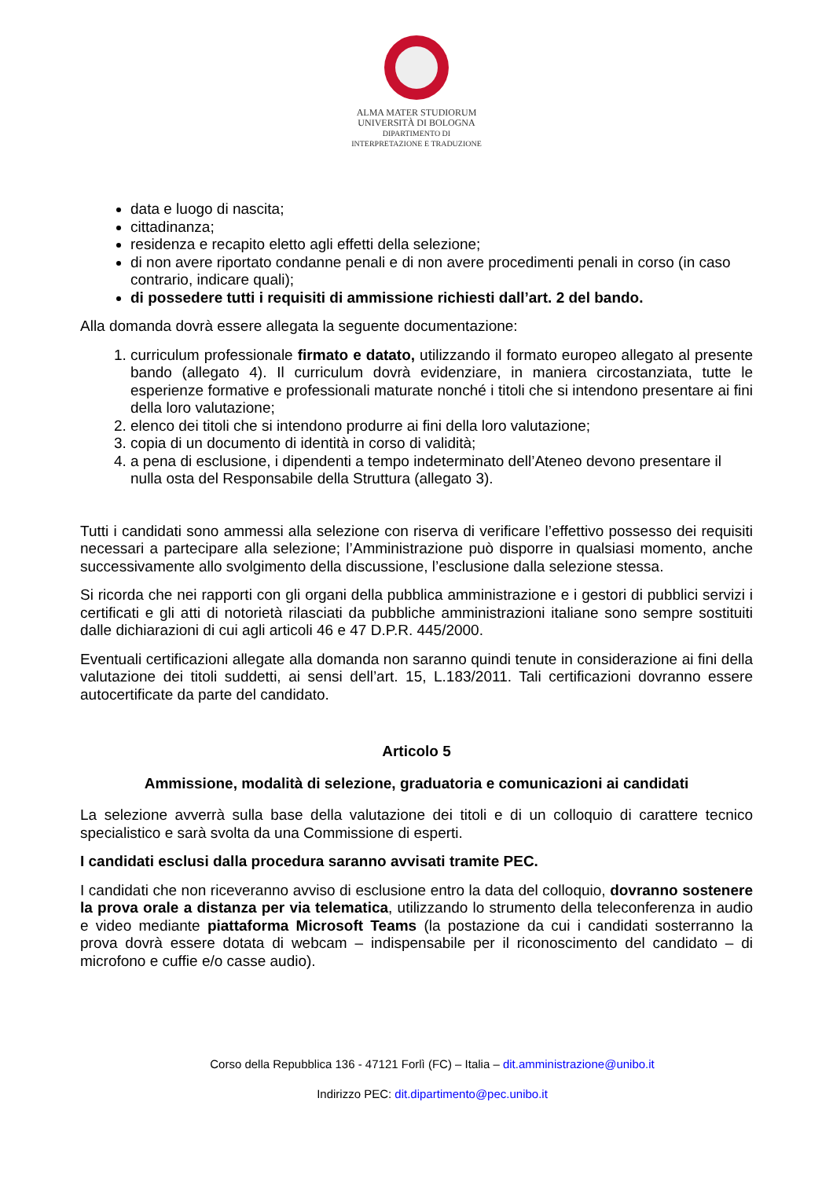ALMA MATER STUDIORUM
UNIVERSITÀ DI BOLOGNA
DIPARTIMENTO DI
INTERPRETAZIONE E TRADUZIONE
data e luogo di nascita;
cittadinanza;
residenza e recapito eletto agli effetti della selezione;
di non avere riportato condanne penali e di non avere procedimenti penali in corso (in caso contrario, indicare quali);
di possedere tutti i requisiti di ammissione richiesti dall’art. 2 del bando.
Alla domanda dovrà essere allegata la seguente documentazione:
1. curriculum professionale firmato e datato, utilizzando il formato europeo allegato al presente bando (allegato 4). Il curriculum dovrà evidenziare, in maniera circostanziata, tutte le esperienze formative e professionali maturate nonché i titoli che si intendono presentare ai fini della loro valutazione;
2. elenco dei titoli che si intendono produrre ai fini della loro valutazione;
3. copia di un documento di identità in corso di validità;
4. a pena di esclusione, i dipendenti a tempo indeterminato dell’Ateneo devono presentare il nulla osta del Responsabile della Struttura (allegato 3).
Tutti i candidati sono ammessi alla selezione con riserva di verificare l’effettivo possesso dei requisiti necessari a partecipare alla selezione; l’Amministrazione può disporre in qualsiasi momento, anche successivamente allo svolgimento della discussione, l’esclusione dalla selezione stessa.
Si ricorda che nei rapporti con gli organi della pubblica amministrazione e i gestori di pubblici servizi i certificati e gli atti di notorietà rilasciati da pubbliche amministrazioni italiane sono sempre sostituiti dalle dichiarazioni di cui agli articoli 46 e 47 D.P.R. 445/2000.
Eventuali certificazioni allegate alla domanda non saranno quindi tenute in considerazione ai fini della valutazione dei titoli suddetti, ai sensi dell’art. 15, L.183/2011. Tali certificazioni dovranno essere autocertificate da parte del candidato.
Articolo 5
Ammissione, modalità di selezione, graduatoria e comunicazioni ai candidati
La selezione avverrà sulla base della valutazione dei titoli e di un colloquio di carattere tecnico specialistico e sarà svolta da una Commissione di esperti.
I candidati esclusi dalla procedura saranno avvisati tramite PEC.
I candidati che non riceveranno avviso di esclusione entro la data del colloquio, dovranno sostenere la prova orale a distanza per via telematica, utilizzando lo strumento della teleconferenza in audio e video mediante piattaforma Microsoft Teams (la postazione da cui i candidati sosterranno la prova dovrà essere dotata di webcam – indispensabile per il riconoscimento del candidato – di microfono e cuffie e/o casse audio).
Corso della Repubblica 136 - 47121 Forlì (FC) – Italia – dit.amministrazione@unibo.it
Indirizzo PEC: dit.dipartimento@pec.unibo.it